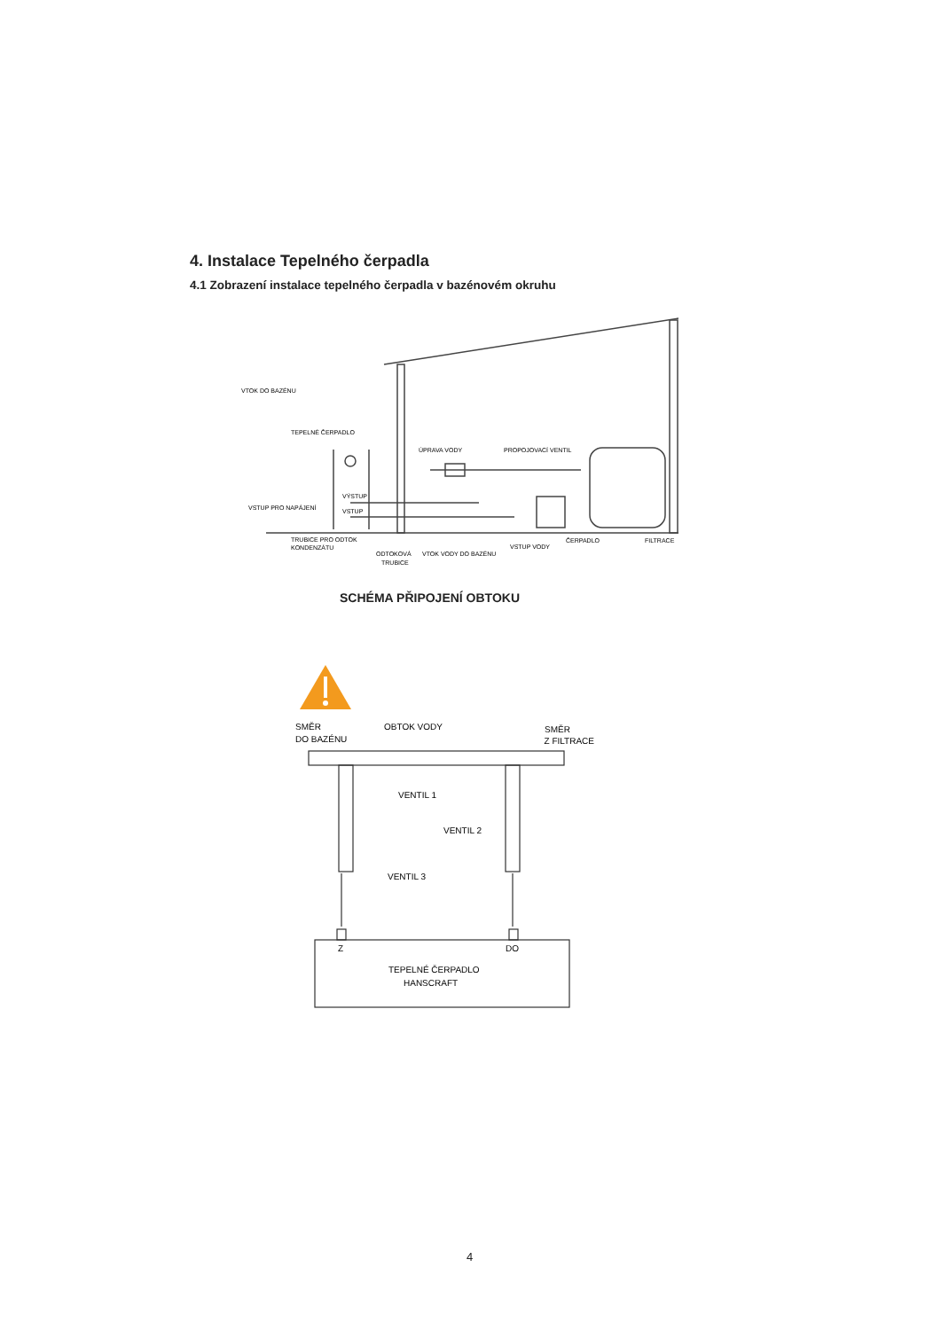4. Instalace Tepelného čerpadla
4.1 Zobrazení instalace tepelného čerpadla v bazénovém okruhu
VTOK DO BAZÉNU
TEPELNÉ ČERPADLO
ÚPRAVA VODY
PROPOJOVACÍ VENTIL
VÝSTUP
VSTUP
VSTUP PRO NAPÁJENÍ
TRUBICE PRO ODTOK
KONDENZÁTU
ODTOKOVÁ
TRUBICE
VTOK VODY DO BAZÉNU
VSTUP VODY
ČERPADLO
FILTRACE
SCHÉMA PŘIPOJENÍ OBTOKU
SMĚR
DO BAZÉNU
OBTOK VODY
SMĚR
Z FILTRACE
VENTIL 1
VENTIL 2
VENTIL 3
Z
DO
TEPELNÉ ČERPADLO
HANSCRAFT
4